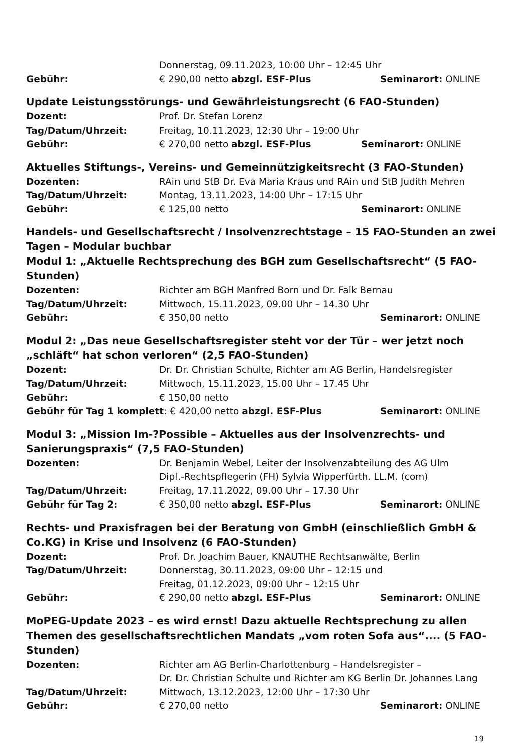Donnerstag, 09.11.2023, 10:00 Uhr – 12:45 Uhr
Gebühr: € 290,00 netto abzgl. ESF-Plus Seminarort: ONLINE
Update Leistungsstörungs- und Gewährleistungsrecht (6 FAO-Stunden)
Dozent: Prof. Dr. Stefan Lorenz
Tag/Datum/Uhrzeit: Freitag, 10.11.2023, 12:30 Uhr – 19:00 Uhr
Gebühr: € 270,00 netto abzgl. ESF-Plus Seminarort: ONLINE
Aktuelles Stiftungs-, Vereins- und Gemeinnützigkeitsrecht (3 FAO-Stunden)
Dozenten: RAin und StB Dr. Eva Maria Kraus und RAin und StB Judith Mehren
Tag/Datum/Uhrzeit: Montag, 13.11.2023, 14:00 Uhr – 17:15 Uhr
Gebühr: € 125,00 netto Seminarort: ONLINE
Handels- und Gesellschaftsrecht / Insolvenzrechtstage – 15 FAO-Stunden an zwei Tagen – Modular buchbar
Modul 1: „Aktuelle Rechtsprechung des BGH zum Gesellschaftsrecht“ (5 FAO-Stunden)
Dozenten: Richter am BGH Manfred Born und Dr. Falk Bernau
Tag/Datum/Uhrzeit: Mittwoch, 15.11.2023, 09.00 Uhr – 14.30 Uhr
Gebühr: € 350,00 netto Seminarort: ONLINE
Modul 2: „Das neue Gesellschaftsregister steht vor der Tür – wer jetzt noch „schläft“ hat schon verloren“ (2,5 FAO-Stunden)
Dozent: Dr. Dr. Christian Schulte, Richter am AG Berlin, Handelsregister
Tag/Datum/Uhrzeit: Mittwoch, 15.11.2023, 15.00 Uhr – 17.45 Uhr
Gebühr: € 150,00 netto
Gebühr für Tag 1 komplett: € 420,00 netto abzgl. ESF-Plus Seminarort: ONLINE
Modul 3: „Mission Im-?Possible – Aktuelles aus der Insolvenzrechts- und Sanierungspraxis“ (7,5 FAO-Stunden)
Dozenten: Dr. Benjamin Webel, Leiter der Insolvenzabteilung des AG Ulm
Dipl.-Rechtspflegerin (FH) Sylvia Wipperfürth. LL.M. (com)
Tag/Datum/Uhrzeit: Freitag, 17.11.2022, 09.00 Uhr – 17.30 Uhr
Gebühr für Tag 2: € 350,00 netto abzgl. ESF-Plus Seminarort: ONLINE
Rechts- und Praxisfragen bei der Beratung von GmbH (einschließlich GmbH & Co.KG) in Krise und Insolvenz (6 FAO-Stunden)
Dozent: Prof. Dr. Joachim Bauer, KNAUTHE Rechtsanwälte, Berlin
Tag/Datum/Uhrzeit: Donnerstag, 30.11.2023, 09:00 Uhr – 12:15 und
Freitag, 01.12.2023, 09:00 Uhr – 12:15 Uhr
Gebühr: € 290,00 netto abzgl. ESF-Plus Seminarort: ONLINE
MoPEG-Update 2023 – es wird ernst! Dazu aktuelle Rechtsprechung zu allen Themen des gesellschaftsrechtlichen Mandats „vom roten Sofa aus“.... (5 FAO-Stunden)
Dozenten: Richter am AG Berlin-Charlottenburg – Handelsregister –
Dr. Dr. Christian Schulte und Richter am KG Berlin Dr. Johannes Lang
Tag/Datum/Uhrzeit: Mittwoch, 13.12.2023, 12:00 Uhr – 17:30 Uhr
Gebühr: € 270,00 netto Seminarort: ONLINE
19